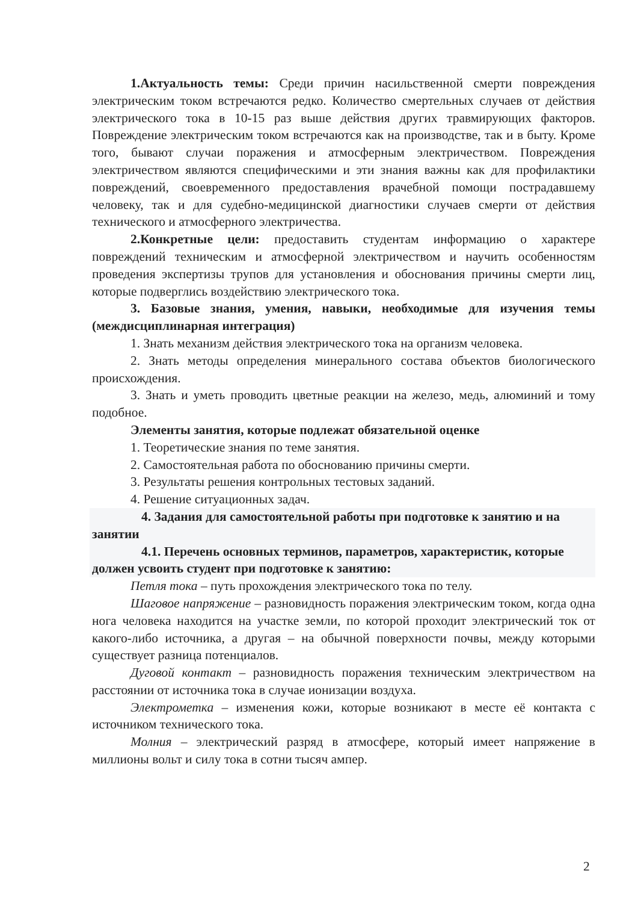1.Актуальность темы: Среди причин насильственной смерти повреждения электрическим током встречаются редко. Количество смертельных случаев от действия электрического тока в 10-15 раз выше действия других травмирующих факторов. Повреждение электрическим током встречаются как на производстве, так и в быту. Кроме того, бывают случаи поражения и атмосферным электричеством. Повреждения электричеством являются специфическими и эти знания важны как для профилактики повреждений, своевременного предоставления врачебной помощи пострадавшему человеку, так и для судебно-медицинской диагностики случаев смерти от действия технического и атмосферного электричества.
2.Конкретные цели: предоставить студентам информацию о характере повреждений техническим и атмосферной электричеством и научить особенностям проведения экспертизы трупов для установления и обоснования причины смерти лиц, которые подверглись воздействию электрического тока.
3. Базовые знания, умения, навыки, необходимые для изучения темы (междисциплинарная интеграция)
1. Знать механизм действия электрического тока на организм человека.
2. Знать методы определения минерального состава объектов биологического происхождения.
3. Знать и уметь проводить цветные реакции на железо, медь, алюминий и тому подобное.
Элементы занятия, которые подлежат обязательной оценке
1. Теоретические знания по теме занятия.
2. Самостоятельная работа по обоснованию причины смерти.
3. Результаты решения контрольных тестовых заданий.
4. Решение ситуационных задач.
4. Задания для самостоятельной работы при подготовке к занятию и на занятии
4.1. Перечень основных терминов, параметров, характеристик, которые должен усвоить студент при подготовке к занятию:
Петля тока – путь прохождения электрического тока по телу.
Шаговое напряжение – разновидность поражения электрическим током, когда одна нога человека находится на участке земли, по которой проходит электрический ток от какого-либо источника, а другая – на обычной поверхности почвы, между которыми существует разница потенциалов.
Дуговой контакт – разновидность поражения техническим электричеством на расстоянии от источника тока в случае ионизации воздуха.
Электрометка – изменения кожи, которые возникают в месте её контакта с источником технического тока.
Молния – электрический разряд в атмосфере, который имеет напряжение в миллионы вольт и силу тока в сотни тысяч ампер.
2